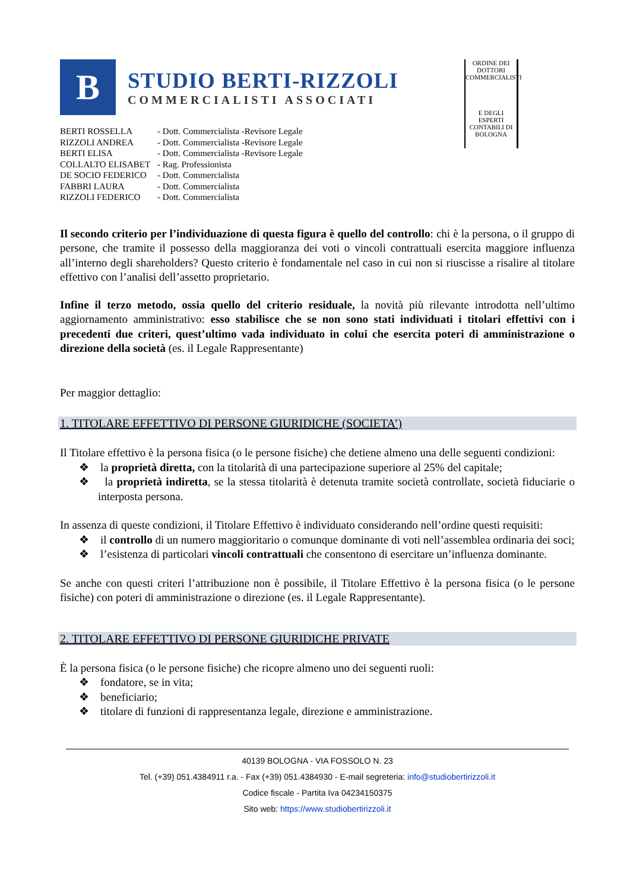B
STUDIO BERTI-RIZZOLI
COMMERCIALISTI ASSOCIATI
| BERTI ROSSELLA | - Dott. Commercialista -Revisore Legale |
| RIZZOLI ANDREA | - Dott. Commercialista -Revisore Legale |
| BERTI ELISA | - Dott. Commercialista -Revisore Legale |
| COLLALTO ELISABET | - Rag. Professionista |
| DE SOCIO FEDERICO | - Dott. Commercialista |
| FABBRI LAURA | - Dott. Commercialista |
| RIZZOLI FEDERICO | - Dott. Commercialista |
ORDINE DEI DOTTORI COMMERCIALISTI
E DEGLI ESPERTI CONTABILI DI BOLOGNA
Il secondo criterio per l’individuazione di questa figura è quello del controllo: chi è la persona, o il gruppo di persone, che tramite il possesso della maggioranza dei voti o vincoli contrattuali esercita maggiore influenza all’interno degli shareholders? Questo criterio è fondamentale nel caso in cui non si riuscisse a risalire al titolare effettivo con l’analisi dell’assetto proprietario.
Infine il terzo metodo, ossia quello del criterio residuale, la novità più rilevante introdotta nell’ultimo aggiornamento amministrativo: esso stabilisce che se non sono stati individuati i titolari effettivi con i precedenti due criteri, quest’ultimo vada individuato in colui che esercita poteri di amministrazione o direzione della società (es. il Legale Rappresentante)
Per maggior dettaglio:
1. TITOLARE EFFETTIVO DI PERSONE GIURIDICHE (SOCIETA’)
Il Titolare effettivo è la persona fisica (o le persone fisiche) che detiene almeno una delle seguenti condizioni:
❖ la proprietà diretta, con la titolarità di una partecipazione superiore al 25% del capitale;
❖ la proprietà indiretta, se la stessa titolarità è detenuta tramite società controllate, società fiduciarie o interposta persona.
In assenza di queste condizioni, il Titolare Effettivo è individuato considerando nell’ordine questi requisiti:
❖ il controllo di un numero maggioritario o comunque dominante di voti nell’assemblea ordinaria dei soci;
❖ l’esistenza di particolari vincoli contrattuali che consentono di esercitare un’influenza dominante.
Se anche con questi criteri l’attribuzione non è possibile, il Titolare Effettivo è la persona fisica (o le persone fisiche) con poteri di amministrazione o direzione (es. il Legale Rappresentante).
2. TITOLARE EFFETTIVO DI PERSONE GIURIDICHE PRIVATE
È la persona fisica (o le persone fisiche) che ricopre almeno uno dei seguenti ruoli:
❖ fondatore, se in vita;
❖ beneficiario;
❖ titolare di funzioni di rappresentanza legale, direzione e amministrazione.
40139 BOLOGNA - VIA FOSSOLO N. 23
Tel. (+39) 051.4384911 r.a. - Fax (+39) 051.4384930 - E-mail segreteria: info@studiobertirizzoli.it
Codice fiscale - Partita Iva 04234150375
Sito web: https://www.studiobertirizzoli.it